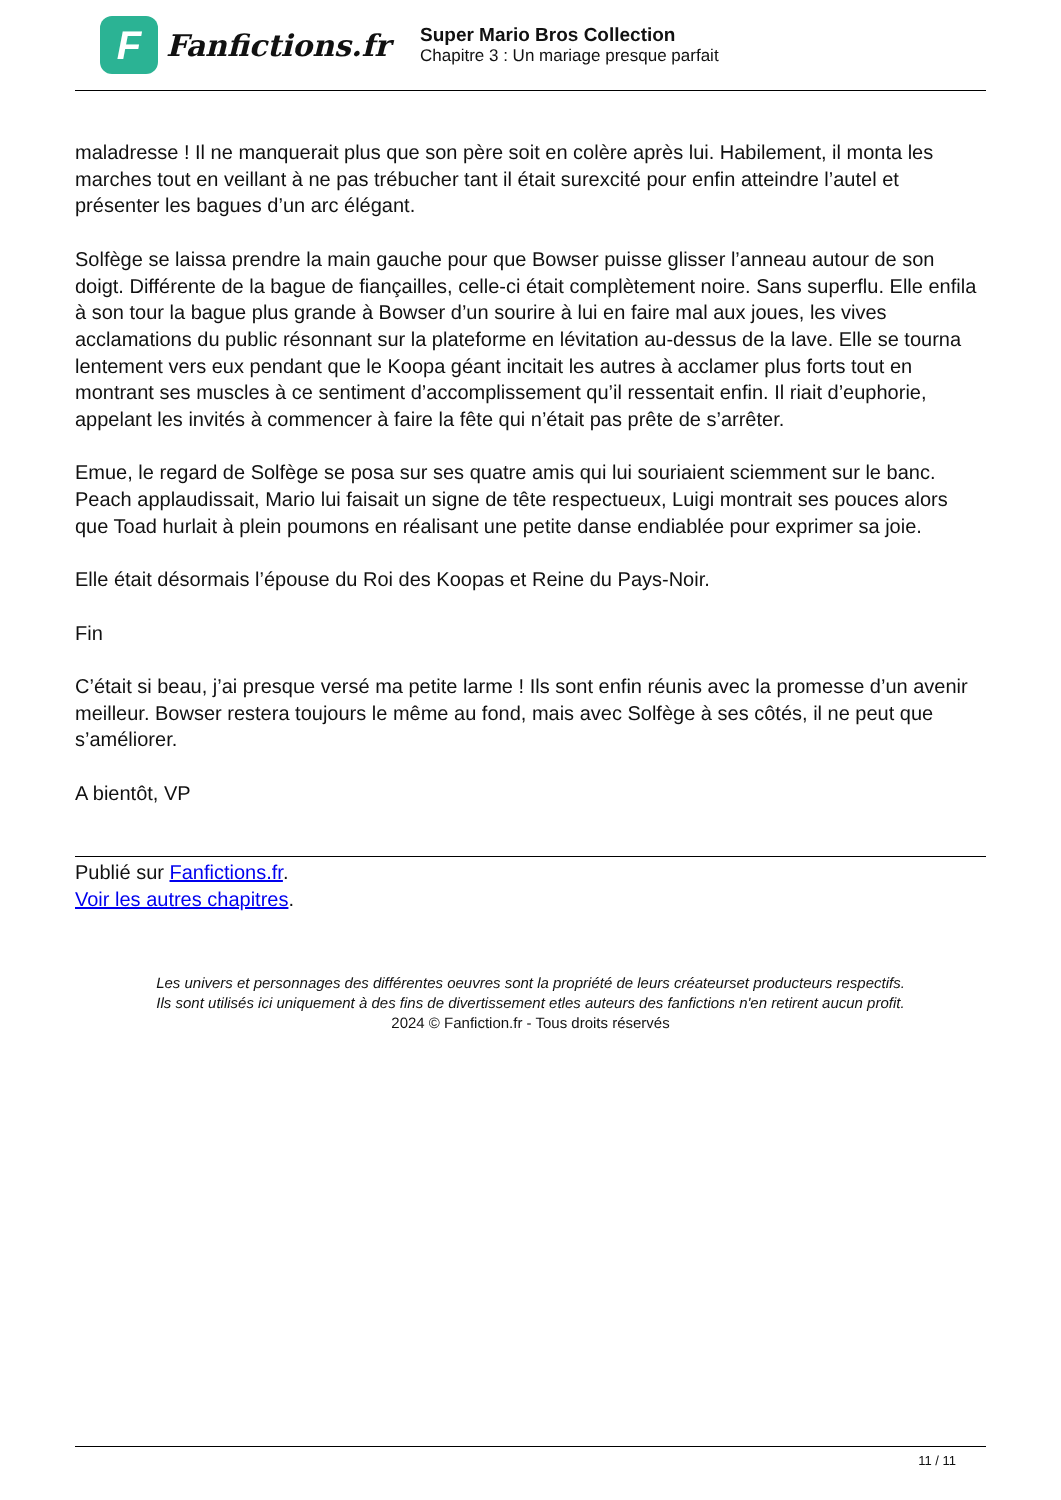F
Fanfictions.fr
Super Mario Bros Collection
Chapitre 3 : Un mariage presque parfait
maladresse ! Il ne manquerait plus que son père soit en colère après lui. Habilement, il monta les marches tout en veillant à ne pas trébucher tant il était surexcité pour enfin atteindre l’autel et présenter les bagues d’un arc élégant.
Solfège se laissa prendre la main gauche pour que Bowser puisse glisser l’anneau autour de son doigt. Différente de la bague de fiançailles, celle-ci était complètement noire. Sans superflu. Elle enfila à son tour la bague plus grande à Bowser d’un sourire à lui en faire mal aux joues, les vives acclamations du public résonnant sur la plateforme en lévitation au-dessus de la lave. Elle se tourna lentement vers eux pendant que le Koopa géant incitait les autres à acclamer plus forts tout en montrant ses muscles à ce sentiment d’accomplissement qu’il ressentait enfin. Il riait d’euphorie, appelant les invités à commencer à faire la fête qui n’était pas prête de s’arrêter.
Emue, le regard de Solfège se posa sur ses quatre amis qui lui souriaient sciemment sur le banc. Peach applaudissait, Mario lui faisait un signe de tête respectueux, Luigi montrait ses pouces alors que Toad hurlait à plein poumons en réalisant une petite danse endiablée pour exprimer sa joie.
Elle était désormais l’épouse du Roi des Koopas et Reine du Pays-Noir.
Fin
C’était si beau, j’ai presque versé ma petite larme ! Ils sont enfin réunis avec la promesse d’un avenir meilleur. Bowser restera toujours le même au fond, mais avec Solfège à ses côtés, il ne peut que s’améliorer.
A bientôt, VP
Publié sur Fanfictions.fr.
Voir les autres chapitres.
Les univers et personnages des différentes oeuvres sont la propriété de leurs créateurset producteurs respectifs.
Ils sont utilisés ici uniquement à des fins de divertissement etles auteurs des fanfictions n'en retirent aucun profit.
2024 © Fanfiction.fr - Tous droits réservés
11 / 11